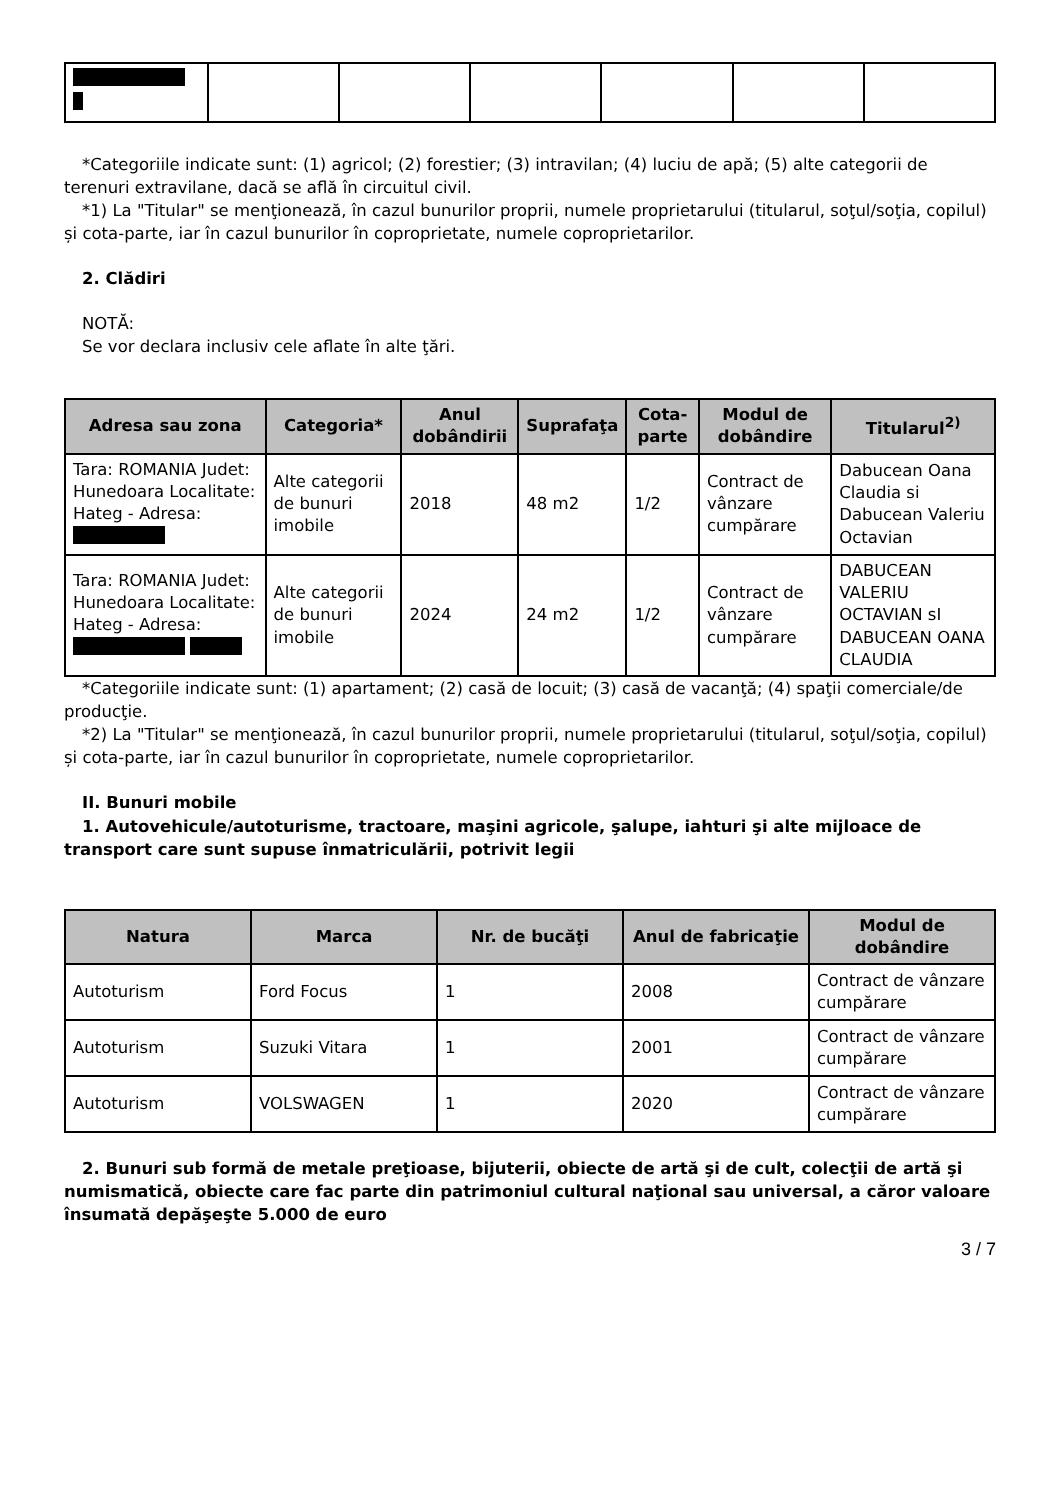*Categoriile indicate sunt: (1) agricol; (2) forestier; (3) intravilan; (4) luciu de apă; (5) alte categorii de terenuri extravilane, dacă se află în circuitul civil.
*1) La "Titular" se menţionează, în cazul bunurilor proprii, numele proprietarului (titularul, soţul/soţia, copilul) și cota-parte, iar în cazul bunurilor în coproprietate, numele coproprietarilor.
2. Clădiri
NOTĂ:
Se vor declara inclusiv cele aflate în alte ţări.
| Adresa sau zona | Categoria* | Anul dobândirii | Suprafaţa | Cota-parte | Modul de dobândire | Titularul<sup>2)</sup> |
| --- | --- | --- | --- | --- | --- | --- |
| Tara: ROMANIA Judet: Hunedoara Localitate: Hateg - Adresa: | Alte categorii de bunuri imobile | 2018 | 48 m2 | 1/2 | Contract de vânzare cumpărare | Dabucean Oana Claudia si Dabucean Valeriu Octavian |
| Tara: ROMANIA Judet: Hunedoara Localitate: Hateg - Adresa: | Alte categorii de bunuri imobile | 2024 | 24 m2 | 1/2 | Contract de vânzare cumpărare | DABUCEAN VALERIU OCTAVIAN sI DABUCEAN OANA CLAUDIA |
*Categoriile indicate sunt: (1) apartament; (2) casă de locuit; (3) casă de vacanţă; (4) spaţii comerciale/de producţie.
*2) La "Titular" se menţionează, în cazul bunurilor proprii, numele proprietarului (titularul, soţul/soţia, copilul) și cota-parte, iar în cazul bunurilor în coproprietate, numele coproprietarilor.
II. Bunuri mobile
1. Autovehicule/autoturisme, tractoare, maşini agricole, şalupe, iahturi şi alte mijloace de transport care sunt supuse înmatriculării, potrivit legii
| Natura | Marca | Nr. de bucăţi | Anul de fabricaţie | Modul de dobândire |
| --- | --- | --- | --- | --- |
| Autoturism | Ford Focus | 1 | 2008 | Contract de vânzare cumpărare |
| Autoturism | Suzuki Vitara | 1 | 2001 | Contract de vânzare cumpărare |
| Autoturism | VOLSWAGEN | 1 | 2020 | Contract de vânzare cumpărare |
2. Bunuri sub formă de metale preţioase, bijuterii, obiecte de artă şi de cult, colecţii de artă şi numismatică, obiecte care fac parte din patrimoniul cultural naţional sau universal, a căror valoare însumată depăşeşte 5.000 de euro
3 / 7